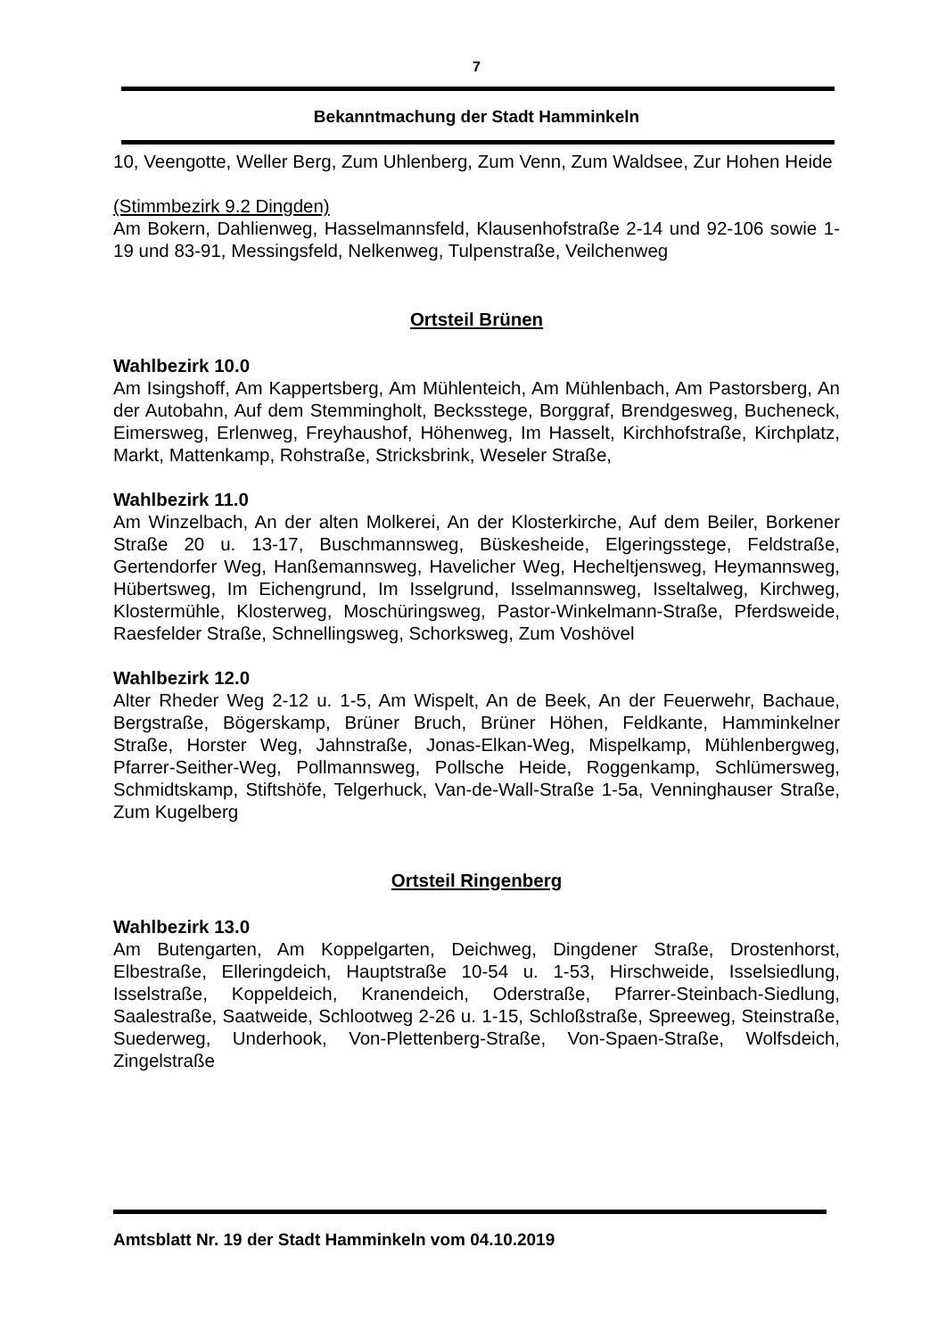7
Bekanntmachung der Stadt Hamminkeln
10, Veengotte, Weller Berg, Zum Uhlenberg, Zum Venn, Zum Waldsee, Zur Hohen Heide
(Stimmbezirk 9.2 Dingden)
Am Bokern, Dahlienweg, Hasselmannsfeld, Klausenhofstraße 2-14 und 92-106 sowie 1-19 und 83-91, Messingsfeld, Nelkenweg, Tulpenstraße, Veilchenweg
Ortsteil Brünen
Wahlbezirk 10.0
Am Isingshoff, Am Kappertsberg, Am Mühlenteich, Am Mühlenbach, Am Pastorsberg, An der Autobahn, Auf dem Stemmingholt, Becksstege, Borggraf, Brendgesweg, Bucheneck, Eimersweg, Erlenweg, Freyhaushof, Höhenweg, Im Hasselt, Kirchhofstraße, Kirchplatz, Markt, Mattenkamp, Rohstraße, Stricksbrink, Weseler Straße,
Wahlbezirk 11.0
Am Winzelbach, An der alten Molkerei, An der Klosterkirche, Auf dem Beiler, Borkener Straße 20 u. 13-17, Buschmannsweg, Büskesheide, Elgeringsstege, Feldstraße, Gertendorfer Weg, Hanßemannsweg, Havelicher Weg, Hecheltjensweg, Heymannsweg, Hübertsweg, Im Eichengrund, Im Isselgrund, Isselmannsweg, Isseltalweg, Kirchweg, Klostermühle, Klosterweg, Moschüringsweg, Pastor-Winkelmann-Straße, Pferdsweide, Raesfelder Straße, Schnellingsweg, Schorksweg, Zum Voshövel
Wahlbezirk 12.0
Alter Rheder Weg 2-12 u. 1-5, Am Wispelt, An de Beek, An der Feuerwehr, Bachaue, Bergstraße, Bögerskamp, Brüner Bruch, Brüner Höhen, Feldkante, Hamminkelner Straße, Horster Weg, Jahnstraße, Jonas-Elkan-Weg, Mispelkamp, Mühlenbergweg, Pfarrer-Seither-Weg, Pollmannsweg, Pollsche Heide, Roggenkamp, Schlümersweg, Schmidtskamp, Stiftshöfe, Telgerhuck, Van-de-Wall-Straße 1-5a, Venninghauser Straße, Zum Kugelberg
Ortsteil Ringenberg
Wahlbezirk 13.0
Am Butengarten, Am Koppelgarten, Deichweg, Dingdener Straße, Drostenhorst, Elbestraße, Elleringdeich, Hauptstraße 10-54 u. 1-53, Hirschweide, Isselsiedlung, Isselstraße, Koppeldeich, Kranendeich, Oderstraße, Pfarrer-Steinbach-Siedlung, Saalestraße, Saatweide, Schlootweg 2-26 u. 1-15, Schloßstraße, Spreeweg, Steinstraße, Suederweg, Underhook, Von-Plettenberg-Straße, Von-Spaen-Straße, Wolfsdeich, Zingelstraße
Amtsblatt Nr. 19 der Stadt Hamminkeln vom 04.10.2019